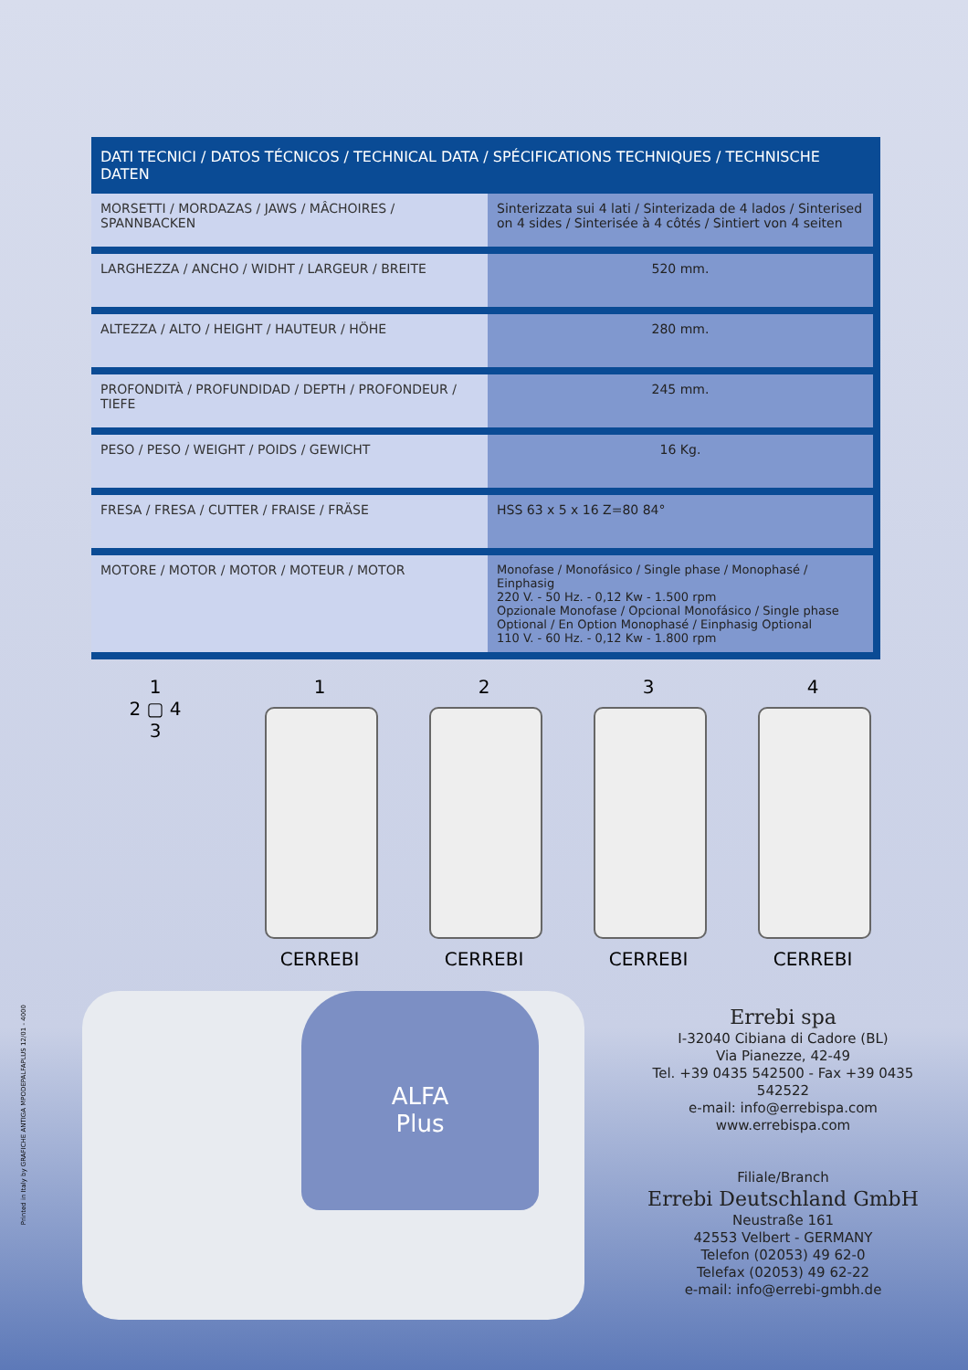DATI TECNICI / DATOS TÉCNICOS / TECHNICAL DATA / SPÉCIFICATIONS TECHNIQUES / TECHNISCHE DATEN
| MORSETTI / MORDAZAS / JAWS / MÂCHOIRES / SPANNBACKEN | Sinterizzata sui 4 lati / Sinterizada de 4 lados / Sinterised on 4 sides / Sinterisée à 4 côtés / Sintiert von 4 seiten |
| LARGHEZZA / ANCHO / WIDHT / LARGEUR / BREITE | 520 mm. |
| ALTEZZA / ALTO / HEIGHT / HAUTEUR / HÖHE | 280 mm. |
| PROFONDITÀ / PROFUNDIDAD / DEPTH / PROFONDEUR / TIEFE | 245 mm. |
| PESO / PESO / WEIGHT / POIDS / GEWICHT | 16 Kg. |
| FRESA / FRESA / CUTTER / FRAISE / FRÄSE | HSS 63 x 5 x 16 Z=80 84° |
| MOTORE / MOTOR / MOTOR / MOTEUR / MOTOR | Monofase / Monofásico / Single phase / Monophasé / Einphasig 220 V. - 50 Hz. - 0,12 Kw - 1.500 rpm Opzionale Monofase / Opcional Monofásico / Single phase Optional / En Option Monophasé / Einphasig Optional 110 V. - 60 Hz. - 0,12 Kw - 1.800 rpm |
1
2 ▢ 4
3
1
CERREBI
2
CERREBI
3
CERREBI
4
CERREBI
ALFA
Plus
Printed in Italy by GRAFICHE ANTIGA MPODEPALFAPLUS 12/01 - 4000
Errebi spa
I-32040 Cibiana di Cadore (BL)
Via Pianezze, 42-49
Tel. +39 0435 542500 - Fax +39 0435 542522
e-mail: info@errebispa.com
www.errebispa.com
Filiale/Branch
Errebi Deutschland GmbH
Neustraße 161
42553 Velbert - GERMANY
Telefon (02053) 49 62-0
Telefax (02053) 49 62-22
e-mail: info@errebi-gmbh.de